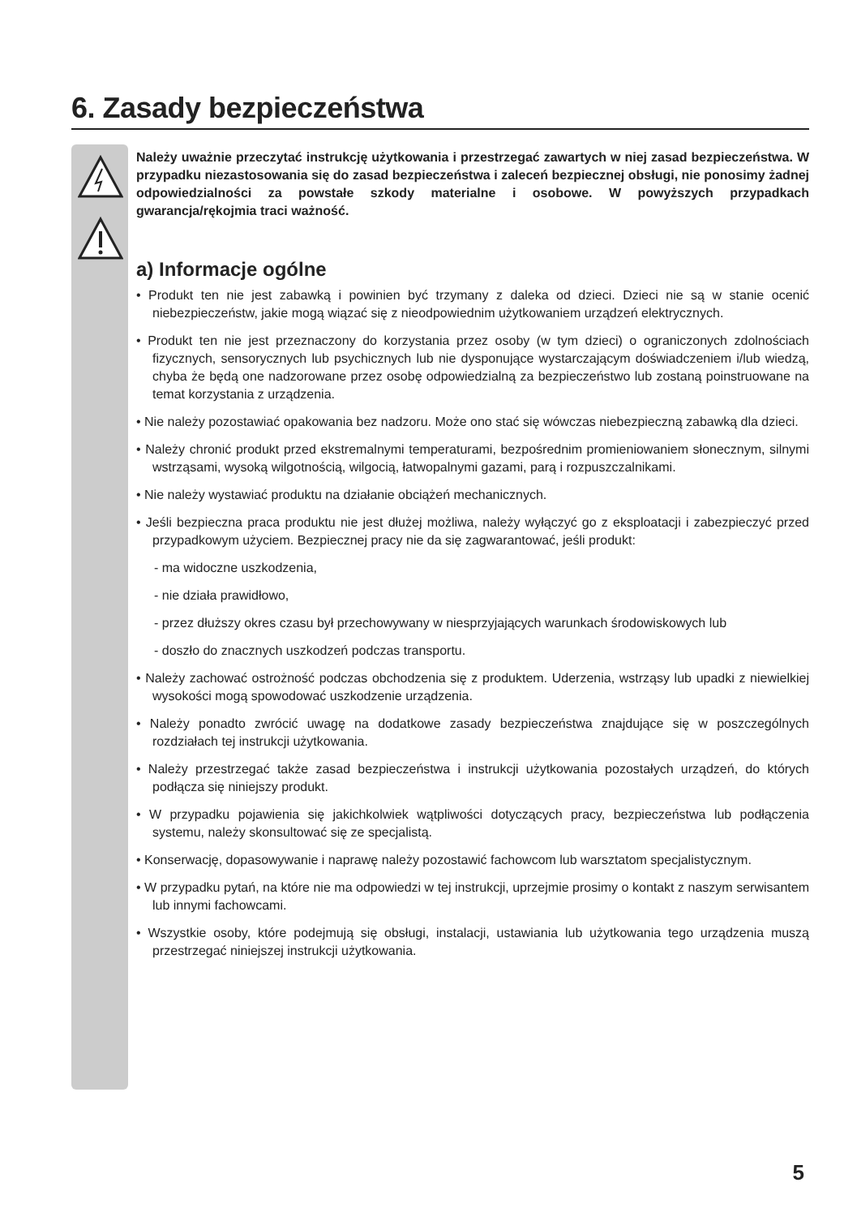6. Zasady bezpieczeństwa
Należy uważnie przeczytać instrukcję użytkowania i przestrzegać zawartych w niej zasad bezpieczeństwa. W przypadku niezastosowania się do zasad bezpieczeństwa i zaleceń bezpiecznej obsługi, nie ponosimy żadnej odpowiedzialności za powstałe szkody materialne i osobowe. W powyższych przypadkach gwarancja/rękojmia traci ważność.
a) Informacje ogólne
• Produkt ten nie jest zabawką i powinien być trzymany z daleka od dzieci. Dzieci nie są w stanie ocenić niebezpieczeństw, jakie mogą wiązać się z nieodpowiednim użytkowaniem urządzeń elektrycznych.
• Produkt ten nie jest przeznaczony do korzystania przez osoby (w tym dzieci) o ograniczonych zdolnościach fizycznych, sensorycznych lub psychicznych lub nie dysponujące wystarczającym doświadczeniem i/lub wiedzą, chyba że będą one nadzorowane przez osobę odpowiedzialną za bezpieczeństwo lub zostaną poinstruowane na temat korzystania z urządzenia.
• Nie należy pozostawiać opakowania bez nadzoru. Może ono stać się wówczas niebezpieczną zabawką dla dzieci.
• Należy chronić produkt przed ekstremalnymi temperaturami, bezpośrednim promieniowaniem słonecznym, silnymi wstrząsami, wysoką wilgotnością, wilgocią, łatwopalnymi gazami, parą i rozpuszczalnikami.
• Nie należy wystawiać produktu na działanie obciążeń mechanicznych.
• Jeśli bezpieczna praca produktu nie jest dłużej możliwa, należy wyłączyć go z eksploatacji i zabezpieczyć przed przypadkowym użyciem. Bezpiecznej pracy nie da się zagwarantować, jeśli produkt:
- ma widoczne uszkodzenia,
- nie działa prawidłowo,
- przez dłuższy okres czasu był przechowywany w niesprzyjających warunkach środowiskowych lub
- doszło do znacznych uszkodzeń podczas transportu.
• Należy zachować ostrożność podczas obchodzenia się z produktem. Uderzenia, wstrząsy lub upadki z niewielkiej wysokości mogą spowodować uszkodzenie urządzenia.
• Należy ponadto zwrócić uwagę na dodatkowe zasady bezpieczeństwa znajdujące się w poszczególnych rozdziałach tej instrukcji użytkowania.
• Należy przestrzegać także zasad bezpieczeństwa i instrukcji użytkowania pozostałych urządzeń, do których podłącza się niniejszy produkt.
• W przypadku pojawienia się jakichkolwiek wątpliwości dotyczących pracy, bezpieczeństwa lub podłączenia systemu, należy skonsultować się ze specjalistą.
• Konserwację, dopasowywanie i naprawę należy pozostawić fachowcom lub warsztatom specjalistycznym.
• W przypadku pytań, na które nie ma odpowiedzi w tej instrukcji, uprzejmie prosimy o kontakt z naszym serwisantem lub innymi fachowcami.
• Wszystkie osoby, które podejmują się obsługi, instalacji, ustawiania lub użytkowania tego urządzenia muszą przestrzegać niniejszej instrukcji użytkowania.
5